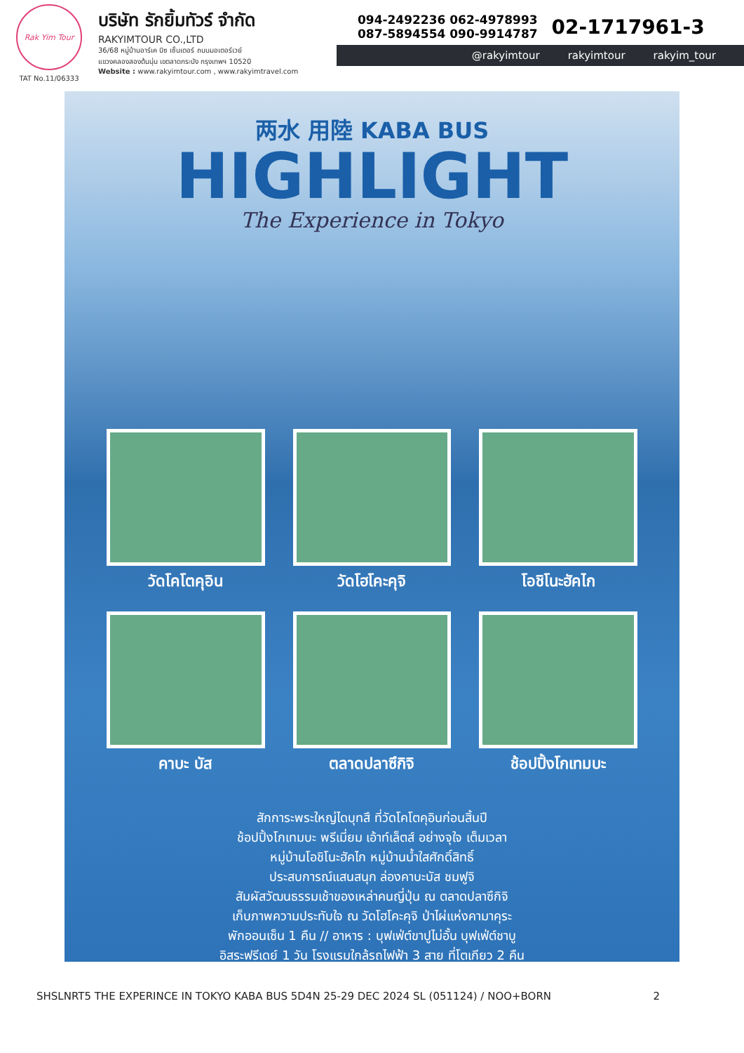Rak Yim Tour
TAT No.11/06333
บริษัท รักยิ้มทัวร์ จำกัด
RAKYIMTOUR CO.,LTD
36/68 หมู่บ้านอาร์เค บิซ เซ็นเตอร์ ถนนมอเตอร์เวย์
แขวงคลองสองต้นนุ่น เขตลาดกระบัง กรุงเทพฯ 10520
Website : www.rakyimtour.com , www.rakyimtravel.com
094-2492236 062-4978993
087-5894554 090-9914787
02-1717961-3
@rakyimtour rakyimtour rakyim_tour
两水 用陸 KABA BUS
HIGHLIGHT
The Experience in Tokyo
วัดโคโตคุอิน
วัดโฮโคะคุจิ
โอชิโนะฮัคไก
คาบะ บัส
ตลาดปลาซึกิจิ
ช้อปปิ้งโกเทมบะ
สักการะพระใหญ่ไดบุทสึ ที่วัดโคโตคุอินก่อนสิ้นปี
ช้อปปิ้งโกเทมบะ พรีเมี่ยม เอ้าท์เล็ตส์ อย่างจุใจ เต็มเวลา
หมู่บ้านโอชิโนะฮัคไก หมู่บ้านน้ำใสศักดิ์สิทธิ์
ประสบการณ์แสนสนุก ล่องคาบะบัส ชมฟูจิ
สัมผัสวัฒนธรรมเช้าของเหล่าคนญี่ปุ่น ณ ตลาดปลาซึกิจิ
เก็บภาพความประทับใจ ณ วัดโฮโคะคุจิ ป่าไผ่แห่งคามาคุระ
พักออนเซ็น 1 คืน // อาหาร : บุฟเฟ่ต์ขาปูไม่อั้น บุฟเฟ่ต์ชาบู
อิสระฟรีเดย์ 1 วัน โรงแรมใกล้รถไฟฟ้า 3 สาย ที่โตเกียว 2 คืน
SHSLNRT5 THE EXPERINCE IN TOKYO KABA BUS 5D4N 25-29 DEC 2024 SL (051124) / NOO+BORN 2